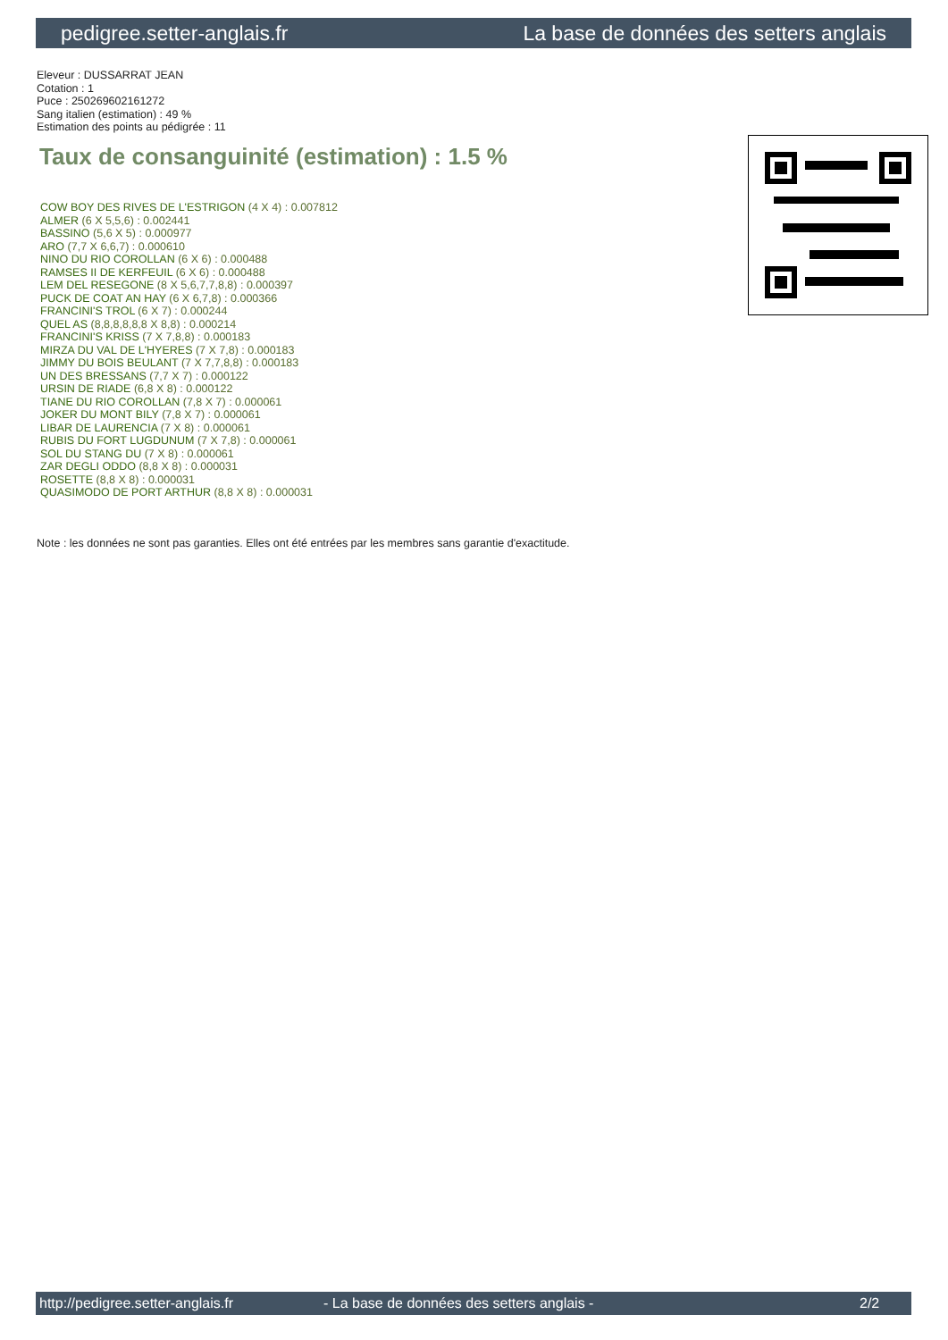pedigree.setter-anglais.fr La base de données des setters anglais
Eleveur : DUSSARRAT JEAN
Cotation : 1
Puce : 250269602161272
Sang italien (estimation) : 49 %
Estimation des points au pédigrée : 11
Taux de consanguinité (estimation) : 1.5 %
COW BOY DES RIVES DE L'ESTRIGON (4 X 4) : 0.007812
ALMER (6 X 5,5,6) : 0.002441
BASSINO (5,6 X 5) : 0.000977
ARO (7,7 X 6,6,7) : 0.000610
NINO DU RIO COROLLAN (6 X 6) : 0.000488
RAMSES II DE KERFEUIL (6 X 6) : 0.000488
LEM DEL RESEGONE (8 X 5,6,7,7,8,8) : 0.000397
PUCK DE COAT AN HAY (6 X 6,7,8) : 0.000366
FRANCINI'S TROL (6 X 7) : 0.000244
QUEL AS (8,8,8,8,8,8 X 8,8) : 0.000214
FRANCINI'S KRISS (7 X 7,8,8) : 0.000183
MIRZA DU VAL DE L'HYERES (7 X 7,8) : 0.000183
JIMMY DU BOIS BEULANT (7 X 7,7,8,8) : 0.000183
UN DES BRESSANS (7,7 X 7) : 0.000122
URSIN DE RIADE (6,8 X 8) : 0.000122
TIANE DU RIO COROLLAN (7,8 X 7) : 0.000061
JOKER DU MONT BILY (7,8 X 7) : 0.000061
LIBAR DE LAURENCIA (7 X 8) : 0.000061
RUBIS DU FORT LUGDUNUM (7 X 7,8) : 0.000061
SOL DU STANG DU (7 X 8) : 0.000061
ZAR DEGLI ODDO (8,8 X 8) : 0.000031
ROSETTE (8,8 X 8) : 0.000031
QUASIMODO DE PORT ARTHUR (8,8 X 8) : 0.000031
Note : les données ne sont pas garanties. Elles ont été entrées par les membres sans garantie d'exactitude.
http://pedigree.setter-anglais.fr - La base de données des setters anglais - 2/2